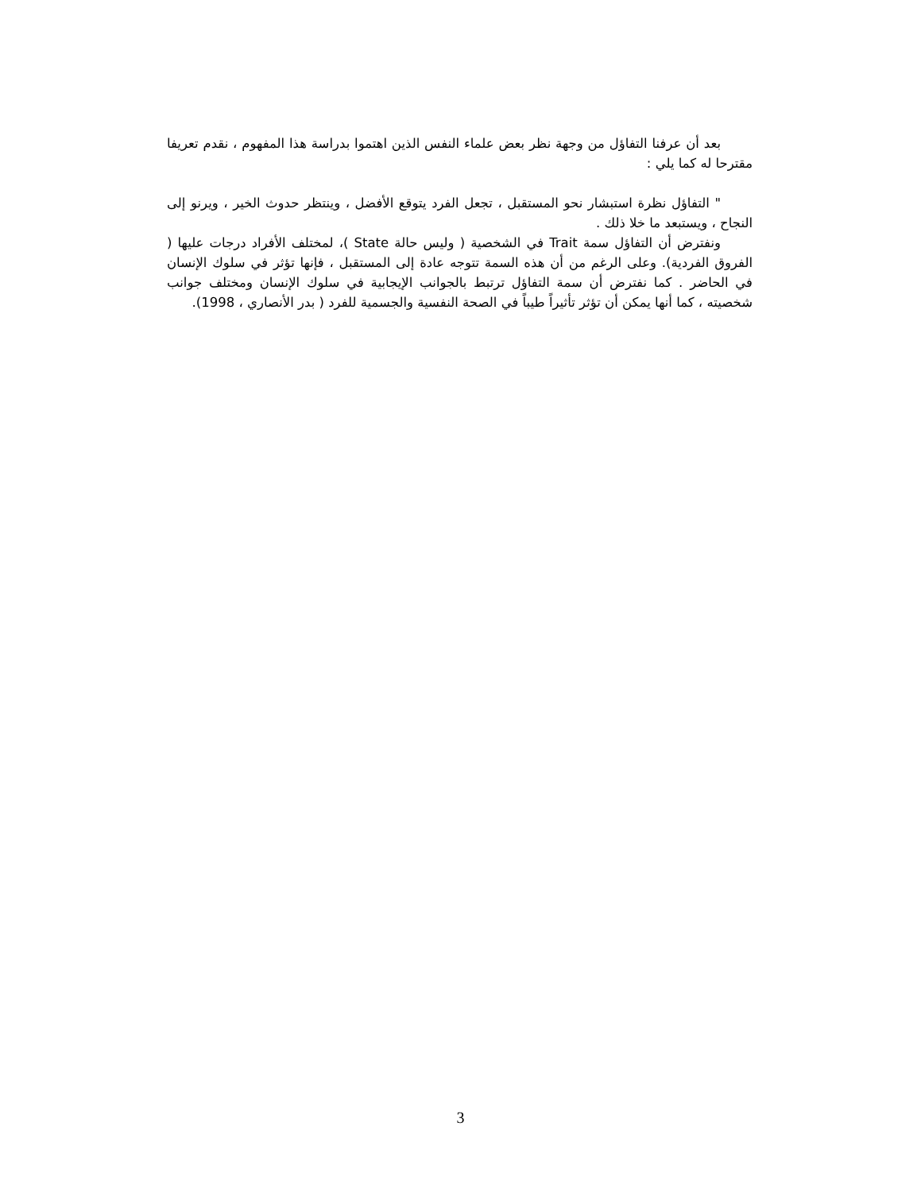بعد أن عرفنا التفاؤل من وجهة نظر بعض علماء النفس الذين اهتموا بدراسة هذا المفهوم ، نقدم تعريفا مقترحا له كما يلي :
" التفاؤل نظرة استبشار نحو المستقبل ، تجعل الفرد يتوقع الأفضل ، وينتظر حدوث الخير ، ويرنو إلى النجاح ، ويستبعد ما خلا ذلك .
ونفترض أن التفاؤل سمة Trait في الشخصية ( وليس حالة State )، لمختلف الأفراد درجات عليها ( الفروق الفردية). وعلى الرغم من أن هذه السمة تتوجه عادة إلى المستقبل ، فإنها تؤثر في سلوك الإنسان في الحاضر . كما نفترض أن سمة التفاؤل ترتبط بالجوانب الإيجابية في سلوك الإنسان ومختلف جوانب شخصيته ، كما أنها يمكن أن تؤثر تأثيراً طيباً في الصحة النفسية والجسمية للفرد ( بدر الأنصاري ، 1998).
3